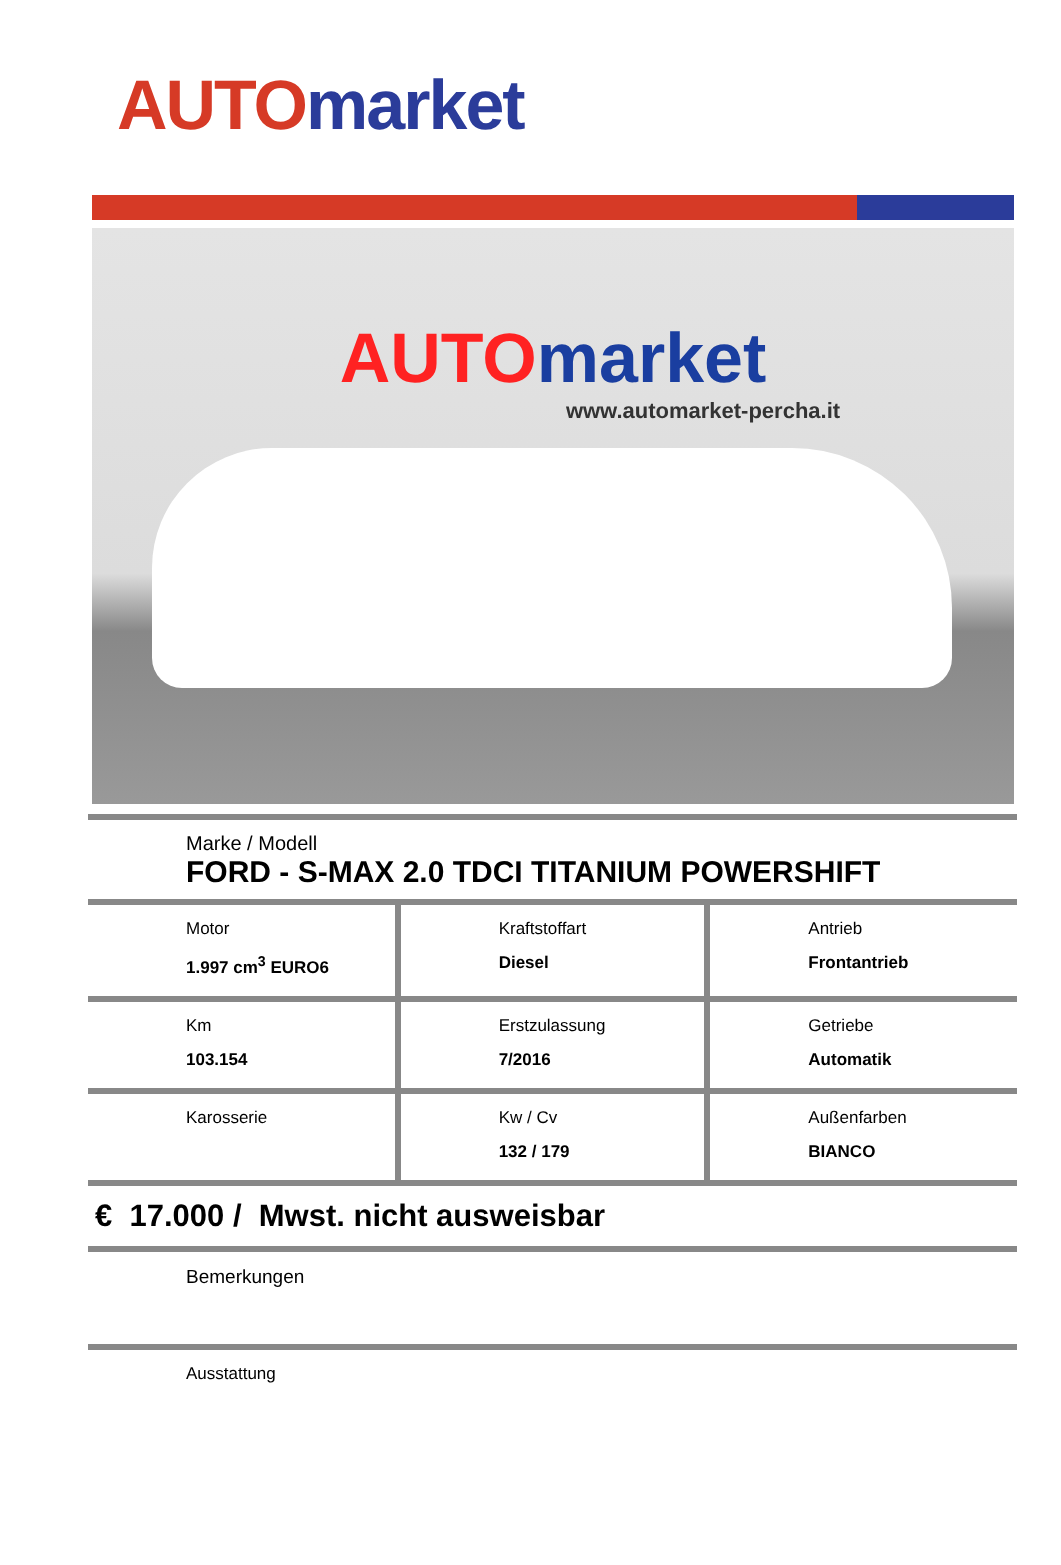AUTO market
AUTO market
www.automarket-percha.it
Marke / Modell
FORD - S-MAX 2.0 TDCI TITANIUM POWERSHIFT
| Motor 1.997 cm<sup>3</sup> EURO6 | Kraftstoffart Diesel | Antrieb Frontantrieb |
| Km 103.154 | Erstzulassung 7/2016 | Getriebe Automatik |
| Karosserie | Kw / Cv 132 / 179 | Außenfarben BIANCO |
€ 17.000 / Mwst. nicht ausweisbar
Bemerkungen
Ausstattung